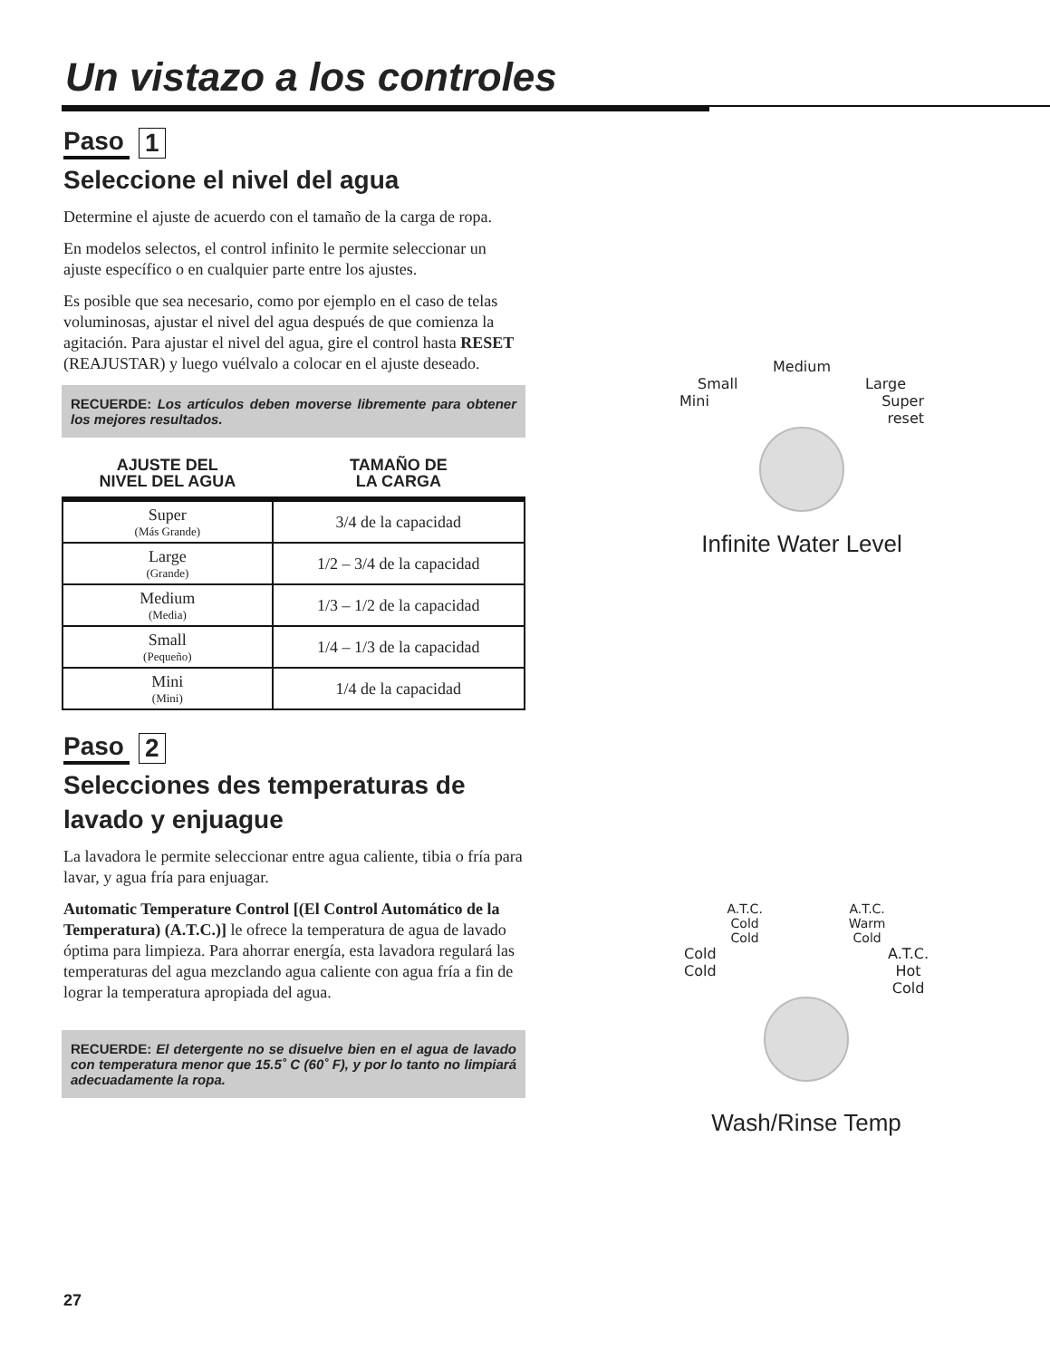Un vistazo a los controles
Paso 1
Seleccione el nivel del agua
Determine el ajuste de acuerdo con el tamaño de la carga de ropa.
En modelos selectos, el control infinito le permite seleccionar un ajuste específico o en cualquier parte entre los ajustes.
Es posible que sea necesario, como por ejemplo en el caso de telas voluminosas, ajustar el nivel del agua después de que comienza la agitación. Para ajustar el nivel del agua, gire el control hasta RESET (REAJUSTAR) y luego vuélvalo a colocar en el ajuste deseado.
RECUERDE: Los artículos deben moverse libremente para obtener los mejores resultados.
| AJUSTE DEL NIVEL DEL AGUA | TAMAÑO DE LA CARGA |
| --- | --- |
| Super (Más Grande) | 3/4 de la capacidad |
| Large (Grande) | 1/2 – 3/4 de la capacidad |
| Medium (Media) | 1/3 – 1/2 de la capacidad |
| Small (Pequeño) | 1/4 – 1/3 de la capacidad |
| Mini (Mini) | 1/4 de la capacidad |
Paso 2
Selecciones des temperaturas de lavado y enjuague
La lavadora le permite seleccionar entre agua caliente, tibia o fría para lavar, y agua fría para enjuagar.
Automatic Temperature Control [(El Control Automático de la Temperatura) (A.T.C.)] le ofrece la temperatura de agua de lavado óptima para limpieza. Para ahorrar energía, esta lavadora regulará las temperaturas del agua mezclando agua caliente con agua fría a fin de lograr la temperatura apropiada del agua.
RECUERDE: El detergente no se disuelve bien en el agua de lavado con temperatura menor que 15.5˚ C (60˚ F), y por lo tanto no limpiará adecuadamente la ropa.
Medium
Small Large
Mini Super
reset
Infinite Water Level
A.T.C.
Cold
Cold A.T.C.
Warm
Cold
Cold
Cold A.T.C.
Hot
Cold
Wash/Rinse Temp
27